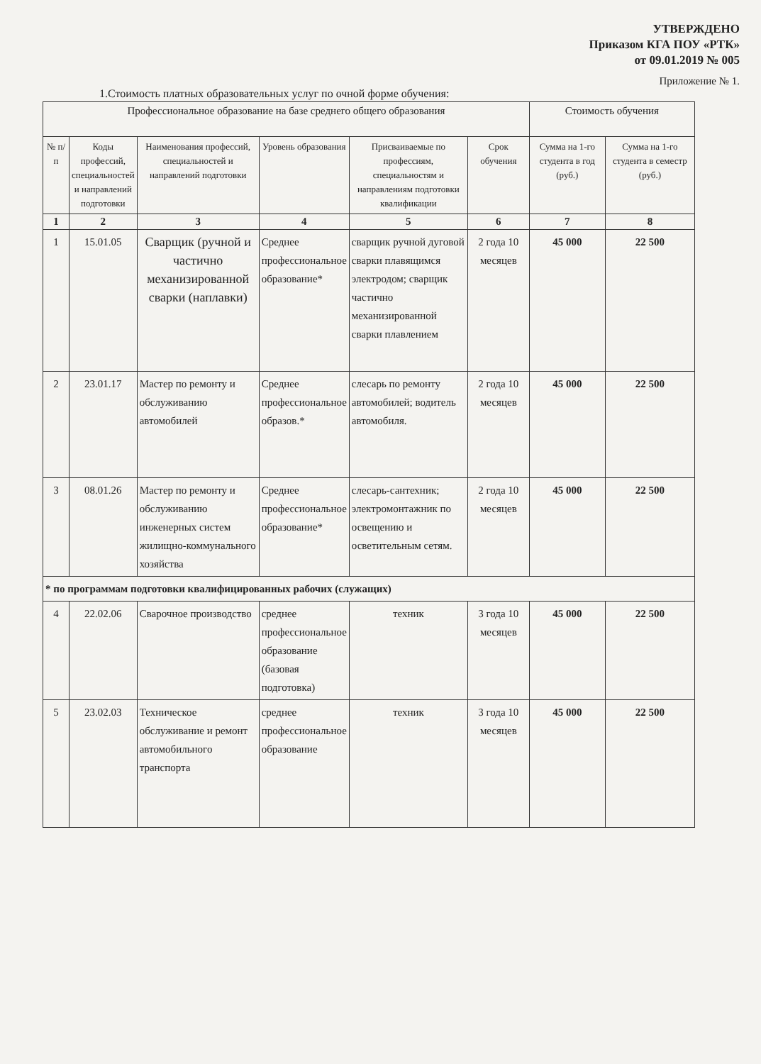УТВЕРЖДЕНО
Приказом КГА ПОУ «РТК»
от 09.01.2019 № 005
Приложение № 1.
1.Стоимость платных образовательных услуг по очной форме обучения:
| Профессиональное образование на базе среднего общего образования | | | | | | Стоимость обучения | |
| --- | --- | --- | --- | --- | --- | --- | --- |
| № п/п | Коды профессий, специальностей и направлений подготовки | Наименования профессий, специальностей и направлений подготовки | Уровень образования | Присваиваемые по профессиям, специальностям и направлениям подготовки квалификации | Срок обучения | Сумма на 1-го студента в год (руб.) | Сумма на 1-го студента в семестр (руб.) |
| 1 | 2 | 3 | 4 | 5 | 6 | 7 | 8 |
| 1 | 15.01.05 | Сварщик (ручной и частично механизированной сварки (наплавки) | Среднее профессиональное образование* | сварщик ручной дуговой сварки плавящимся электродом; сварщик частично механизированной сварки плавлением | 2 года 10 месяцев | 45 000 | 22 500 |
| 2 | 23.01.17 | Мастер по ремонту и обслуживанию автомобилей | Среднее профессиональное образов.* | слесарь по ремонту автомобилей; водитель автомобиля. | 2 года 10 месяцев | 45 000 | 22 500 |
| 3 | 08.01.26 | Мастер по ремонту и обслуживанию инженерных систем жилищно-коммунального хозяйства | Среднее профессиональное образование* | слесарь-сантехник; электромонтажник по освещению и осветительным сетям. | 2 года 10 месяцев | 45 000 | 22 500 |
| * по программам подготовки квалифицированных рабочих (служащих) | | | | | | | |
| 4 | 22.02.06 | Сварочное производство | среднее профессиональное образование (базовая подготовка) | техник | 3 года 10 месяцев | 45 000 | 22 500 |
| 5 | 23.02.03 | Техническое обслуживание и ремонт автомобильного транспорта | среднее профессиональное образование | техник | 3 года 10 месяцев | 45 000 | 22 500 |